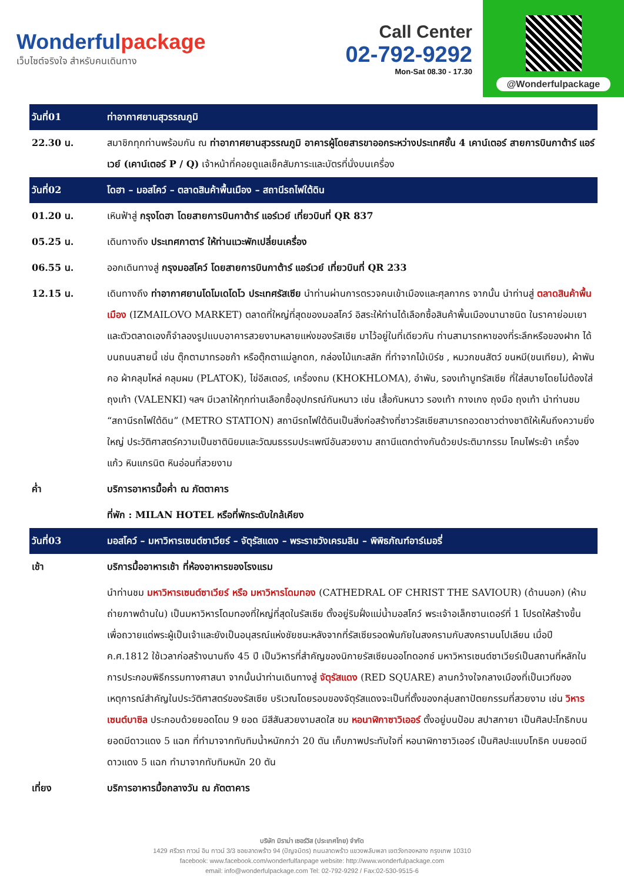Wonderfulpackage
เว็บไซต์จริงใจ สำหรับคนเดินทาง
Call Center
02-792-9292
Mon-Sat 08.30 - 17.30
@Wonderfulpackage
| วันที่01 | ท่าอากาศยานสุวรรณภูมิ |
| 22.30 น. | สมาชิกทุกท่านพร้อมกัน ณ ท่าอากาศยานสุวรรณภูมิ อาคารผู้โดยสารขาออกระหว่างประเทศชั้น 4 เคาน์เตอร์ สายการบินกาต้าร์ แอร์เวย์ (เคาน์เตอร์ P / Q) เจ้าหน้าที่คอยดูแลเช็คสัมภาระและบัตรที่นั่งบนเครื่อง |
| วันที่02 | โดฮา – มอสโคว์ – ตลาดสินค้าพื้นเมือง – สถานีรถไฟใต้ดิน |
| 01.20 น. | เหินฟ้าสู่ กรุงโดฮา โดยสายการบินกาต้าร์ แอร์เวย์ เที่ยวบินที่ QR 837 |
| 05.25 น. | เดินทางถึง ประเทศกาตาร์ ให้ท่านแวะพักเปลี่ยนเครื่อง |
| 06.55 น. | ออกเดินทางสู่ กรุงมอสโคว์ โดยสายการบินกาต้าร์ แอร์เวย์ เที่ยวบินที่ QR 233 |
| 12.15 น. | เดินทางถึง ท่าอากาศยานโดโมเดโดโว ประเทศรัสเซีย นำท่านผ่านการตรวจคนเข้าเมืองและศุลกากร จากนั้น นำท่านสู่ ตลาดสินค้าพื้นเมือง (IZMAILOVO MARKET) ตลาดที่ใหญ่ที่สุดของมอสโคว์ อิสระให้ท่านได้เลือกซื้อสินค้าพื้นเมืองนานาชนิด ในราคาย่อมเยา และตัวตลาดเองก็จำลองรูปแบบอาคารสวยงามหลายแห่งของรัสเซีย มาไว้อยู่ในที่เดียวกัน ท่านสามารถหาของที่ระลึกหรือของฝาก ได้บนถนนสายนี้ เช่น ตุ๊กตามาทรอชก้า หรือตุ๊กตาแม่ลูกดก, กล่องไม้แกะสลัก ที่ทำจากไม้เบิร์ช , หมวกขนสัตว์ ขนหมี(ขนเทียม), ผ้าพันคอ ผ้าคลุมไหล่ คลุมผม (PLATOK), ไข่อีสเตอร์, เครื่องถม (KHOKHLOMA), อำพัน, รองเท้าบูทรัสเซีย ที่ใส่สบายโดยไม่ต้องใส่ถุงเท้า (VALENKI) ฯลฯ มีเวลาให้ทุกท่านเลือกซื้ออุปกรณ์กันหนาว เช่น เสื้อกันหนาว รองเท้า กางเกง ถุงมือ ถุงเท้า นำท่านชม “สถานีรถไฟใต้ดิน” (METRO STATION) สถานีรถไฟใต้ดินเป็นสิ่งก่อสร้างที่ชาวรัสเซียสามารถอวดชาวต่างชาติให้เห็นถึงความยิ่งใหญ่ ประวัติศาสตร์ความเป็นชาตินิยมและวัฒนธรรมประเพณีอันสวยงาม สถานีแตกต่างกันด้วยประติมากรรม โคมไฟระย้า เครื่องแก้ว หินแกรนิต หินอ่อนที่สวยงาม |
| ค่ำ | บริการอาหารมื้อค่ำ ณ ภัตตาคาร |
| | ที่พัก : MILAN HOTEL หรือที่พักระดับใกล้เคียง |
| วันที่03 | มอสโคว์ – มหาวิหารเซนต์ซาเวียร์ – จัตุรัสแดง – พระราชวังเครมลิน – พิพิธภัณฑ์อาร์เมอรี่ |
| เช้า | บริการมื้ออาหารเช้า ที่ห้องอาหารของโรงแรม |
| | นำท่านชม มหาวิหารเซนต์ซาเวียร์ หรือ มหาวิหารโดมทอง (CATHEDRAL OF CHRIST THE SAVIOUR) (ด้านนอก) (ห้ามถ่ายภาพด้านใน) เป็นมหาวิหารโดมทองที่ใหญ่ที่สุดในรัสเซีย ตั้งอยู่ริมฝั่งแม่น้ำมอสโคว์ พระเจ้าอเล็กซานเดอร์ที่ 1 โปรดให้สร้างขึ้นเพื่อถวายแด่พระผู้เป็นเจ้าและยังเป็นอนุสรณ์แห่งชัยชนะหลังจากที่รัสเซียรอดพ้นภัยในสงครามกับสงครามนโปเลียน เมื่อปี ค.ศ.1812 ใช้เวลาก่อสร้างนานถึง 45 ปี เป็นวิหารที่สำคัญของนิกายรัสเซียนออโทดอกซ์ มหาวิหารเซนต์ซาเวียร์เป็นสถานที่หลักในการประกอบพิธีกรรมทางศาสนา จากนั้นนำท่านเดินทางสู่ จัตุรัสแดง (RED SQUARE) ลานกว้างใจกลางเมืองที่เป็นเวทีของเหตุการณ์สำคัญในประวัติศาสตร์ของรัสเซีย บริเวณโดยรอบของจัตุรัสแดงจะเป็นที่ตั้งของกลุ่มสถาปัตยกรรมที่สวยงาม เช่น วิหารเซนต์บาซิล ประกอบด้วยยอดโดม 9 ยอด มีสีสันสวยงามสดใส ชม หอนาฬิกาซาวิเออร์ ตั้งอยู่บนป้อม สปาสกายา เป็นศิลปะโกธิกบนยอดมีดาวแดง 5 แฉก ที่ทำมาจากทับทิมน้ำหนักกว่า 20 ตัน เก็บภาพประทับใจที่ หอนาฬิกาซาวิเออร์ เป็นศิลปะแบบโกธิค บนยอดมีดาวแดง 5 แฉก ทำมาจากทับทิมหนัก 20 ตัน |
| เที่ยง | บริการอาหารมื้อกลางวัน ณ ภัตตาคาร |
บริษัท มิราม่า เซอร์วิส (ประเทศไทย) จำกัด
1429 ศรีวรา ทาวน์ อิน ทาวน์ 3/3 ซอยลาดพร้าว 94 (ปัญจมิตร) ถนนลาดพร้าว แขวงพลับพลา เขตวังทองหลาง กรุงเทพ 10310
facebook: www.facebook.com/wonderfulfanpage website: http://www.wonderfulpackage.com
email: info@wonderfulpackage.com Tel: 02-792-9292 / Fax:02-530-9515-6